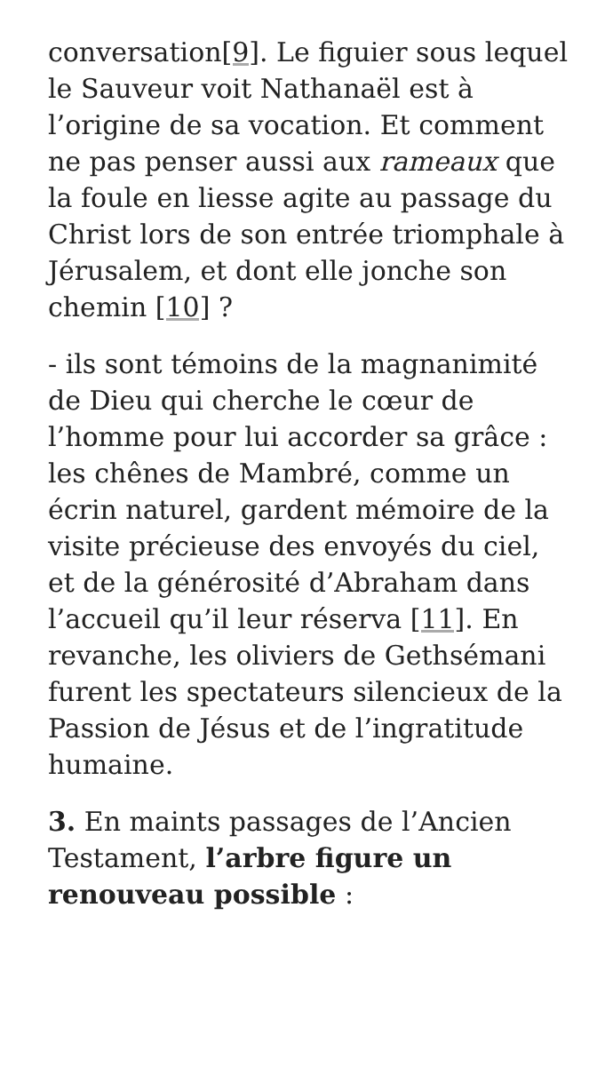conversation[9]. Le figuier sous lequel le Sauveur voit Nathanaël est à l’origine de sa vocation. Et comment ne pas penser aussi aux rameaux que la foule en liesse agite au passage du Christ lors de son entrée triomphale à Jérusalem, et dont elle jonche son chemin [10] ?
- ils sont témoins de la magnanimité de Dieu qui cherche le cœur de l’homme pour lui accorder sa grâce : les chênes de Mambré, comme un écrin naturel, gardent mémoire de la visite précieuse des envoyés du ciel, et de la générosité d’Abraham dans l’accueil qu’il leur réserva [11]. En revanche, les oliviers de Gethsémani furent les spectateurs silencieux de la Passion de Jésus et de l’ingratitude humaine.
3. En maints passages de l’Ancien Testament, l’arbre figure un renouveau possible :